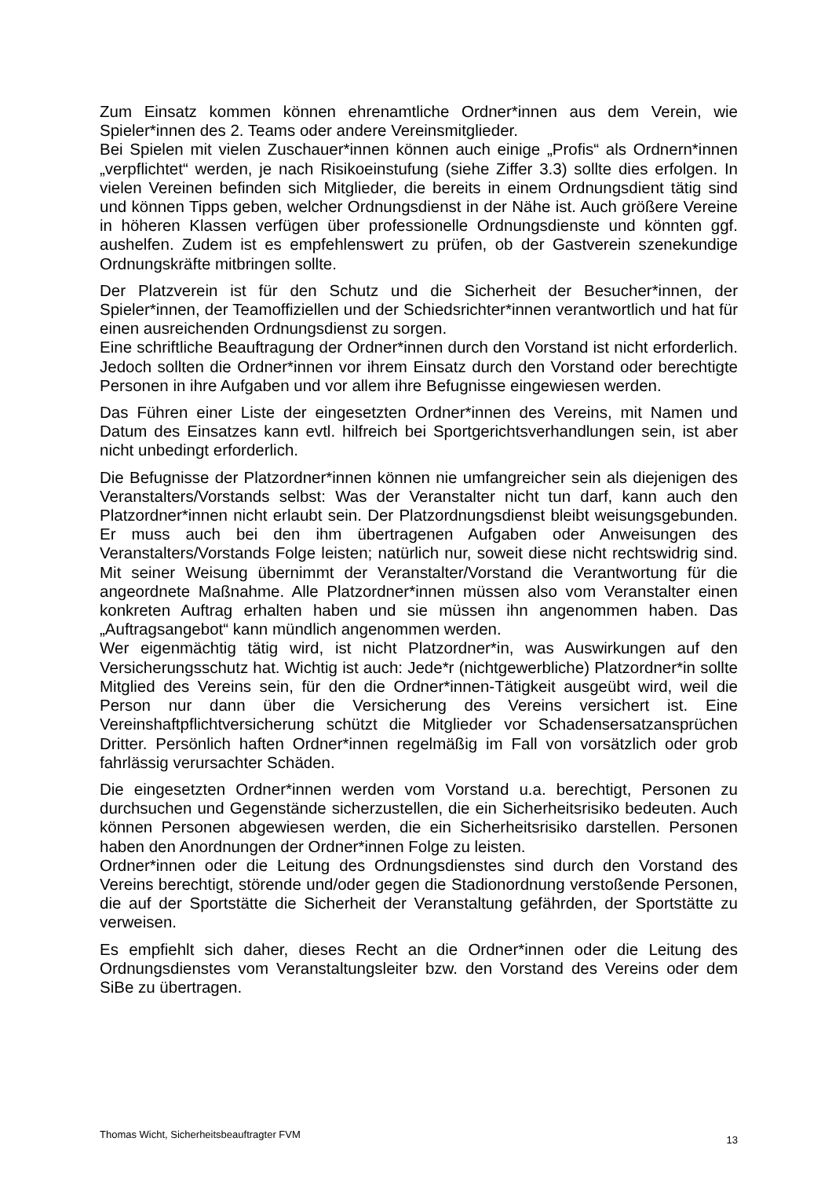Zum Einsatz kommen können ehrenamtliche Ordner*innen aus dem Verein, wie Spieler*innen des 2. Teams oder andere Vereinsmitglieder.
Bei Spielen mit vielen Zuschauer*innen können auch einige „Profis“ als Ordnern*innen „verpflichtet“ werden, je nach Risikoeinstufung (siehe Ziffer 3.3) sollte dies erfolgen. In vielen Vereinen befinden sich Mitglieder, die bereits in einem Ordnungsdient tätig sind und können Tipps geben, welcher Ordnungsdienst in der Nähe ist. Auch größere Vereine in höheren Klassen verfügen über professionelle Ordnungsdienste und könnten ggf. aushelfen. Zudem ist es empfehlenswert zu prüfen, ob der Gastverein szenekundige Ordnungskräfte mitbringen sollte.
Der Platzverein ist für den Schutz und die Sicherheit der Besucher*innen, der Spieler*innen, der Teamoffiziellen und der Schiedsrichter*innen verantwortlich und hat für einen ausreichenden Ordnungsdienst zu sorgen.
Eine schriftliche Beauftragung der Ordner*innen durch den Vorstand ist nicht erforderlich. Jedoch sollten die Ordner*innen vor ihrem Einsatz durch den Vorstand oder berechtigte Personen in ihre Aufgaben und vor allem ihre Befugnisse eingewiesen werden.
Das Führen einer Liste der eingesetzten Ordner*innen des Vereins, mit Namen und Datum des Einsatzes kann evtl. hilfreich bei Sportgerichtsverhandlungen sein, ist aber nicht unbedingt erforderlich.
Die Befugnisse der Platzordner*innen können nie umfangreicher sein als diejenigen des Veranstalters/Vorstands selbst: Was der Veranstalter nicht tun darf, kann auch den Platzordner*innen nicht erlaubt sein. Der Platzordnungsdienst bleibt weisungsgebunden. Er muss auch bei den ihm übertragenen Aufgaben oder Anweisungen des Veranstalters/Vorstands Folge leisten; natürlich nur, soweit diese nicht rechtswidrig sind. Mit seiner Weisung übernimmt der Veranstalter/Vorstand die Verantwortung für die angeordnete Maßnahme. Alle Platzordner*innen müssen also vom Veranstalter einen konkreten Auftrag erhalten haben und sie müssen ihn angenommen haben. Das „Auftragsangebot“ kann mündlich angenommen werden.
Wer eigenmächtig tätig wird, ist nicht Platzordner*in, was Auswirkungen auf den Versicherungsschutz hat. Wichtig ist auch: Jede*r (nichtgewerbliche) Platzordner*in sollte Mitglied des Vereins sein, für den die Ordner*innen-Tätigkeit ausgeübt wird, weil die Person nur dann über die Versicherung des Vereins versichert ist. Eine Vereinshaftpflichtversicherung schützt die Mitglieder vor Schadensersatzansprüchen Dritter. Persönlich haften Ordner*innen regelmäßig im Fall von vorsätzlich oder grob fahrlässig verursachter Schäden.
Die eingesetzten Ordner*innen werden vom Vorstand u.a. berechtigt, Personen zu durchsuchen und Gegenstände sicherzustellen, die ein Sicherheitsrisiko bedeuten. Auch können Personen abgewiesen werden, die ein Sicherheitsrisiko darstellen. Personen haben den Anordnungen der Ordner*innen Folge zu leisten.
Ordner*innen oder die Leitung des Ordnungsdienstes sind durch den Vorstand des Vereins berechtigt, störende und/oder gegen die Stadionordnung verstoßende Personen, die auf der Sportstätte die Sicherheit der Veranstaltung gefährden, der Sportstätte zu verweisen.
Es empfiehlt sich daher, dieses Recht an die Ordner*innen oder die Leitung des Ordnungsdienstes vom Veranstaltungsleiter bzw. den Vorstand des Vereins oder dem SiBe zu übertragen.
Thomas Wicht, Sicherheitsbeauftragter FVM 13